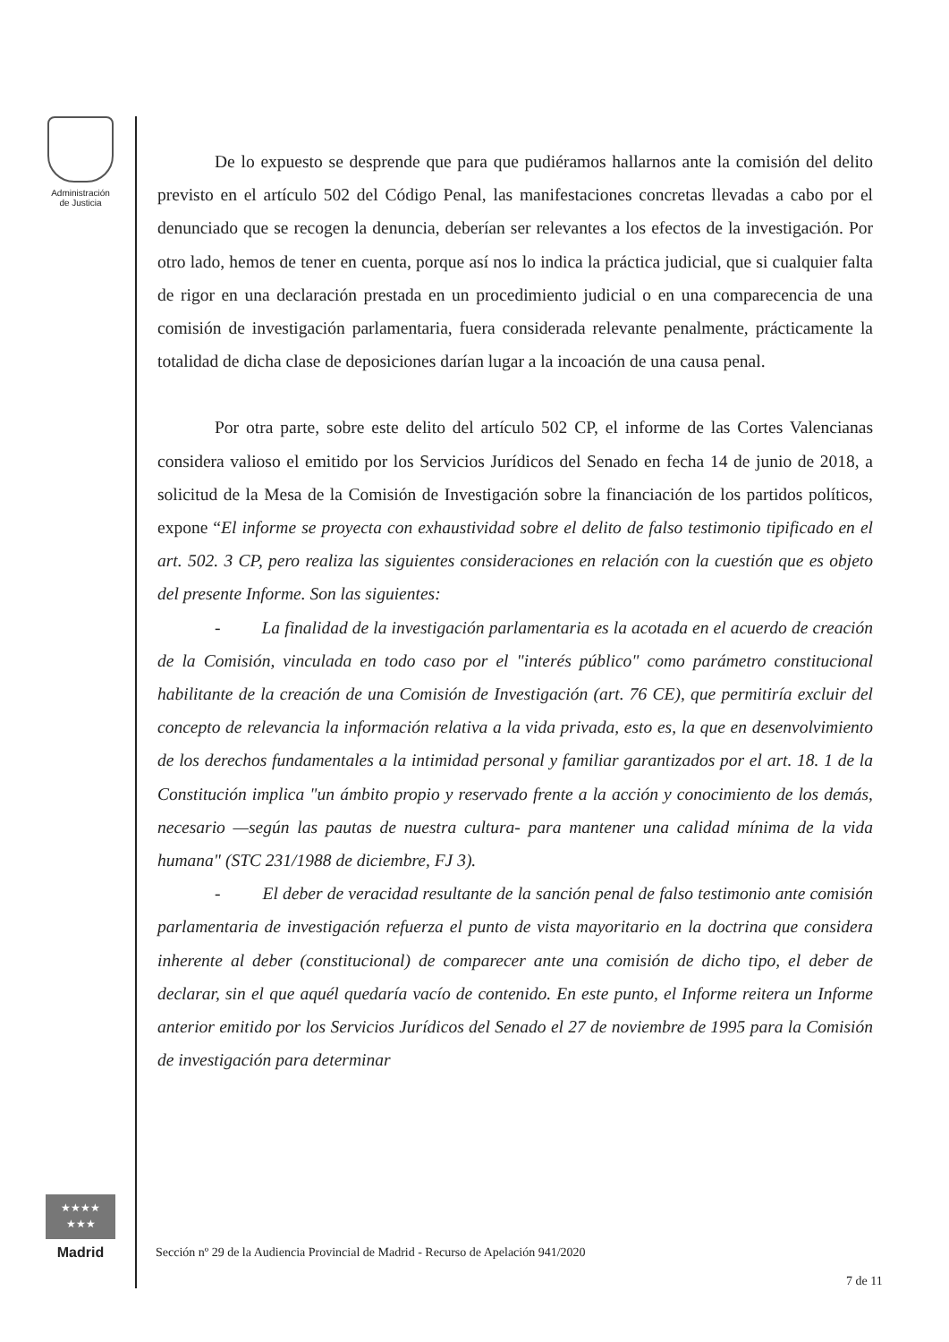Administración
de Justicia
★★★★
★★★
Madrid
De lo expuesto se desprende que para que pudiéramos hallarnos ante la comisión del delito previsto en el artículo 502 del Código Penal, las manifestaciones concretas llevadas a cabo por el denunciado que se recogen la denuncia, deberían ser relevantes a los efectos de la investigación. Por otro lado, hemos de tener en cuenta, porque así nos lo indica la práctica judicial, que si cualquier falta de rigor en una declaración prestada en un procedimiento judicial o en una comparecencia de una comisión de investigación parlamentaria, fuera considerada relevante penalmente, prácticamente la totalidad de dicha clase de deposiciones darían lugar a la incoación de una causa penal.
Por otra parte, sobre este delito del artículo 502 CP, el informe de las Cortes Valencianas considera valioso el emitido por los Servicios Jurídicos del Senado en fecha 14 de junio de 2018, a solicitud de la Mesa de la Comisión de Investigación sobre la financiación de los partidos políticos, expone “El informe se proyecta con exhaustividad sobre el delito de falso testimonio tipificado en el art. 502. 3 CP, pero realiza las siguientes consideraciones en relación con la cuestión que es objeto del presente Informe. Son las siguientes:
- La finalidad de la investigación parlamentaria es la acotada en el acuerdo de creación de la Comisión, vinculada en todo caso por el "interés público" como parámetro constitucional habilitante de la creación de una Comisión de Investigación (art. 76 CE), que permitiría excluir del concepto de relevancia la información relativa a la vida privada, esto es, la que en desenvolvimiento de los derechos fundamentales a la intimidad personal y familiar garantizados por el art. 18. 1 de la Constitución implica "un ámbito propio y reservado frente a la acción y conocimiento de los demás, necesario —según las pautas de nuestra cultura- para mantener una calidad mínima de la vida humana" (STC 231/1988 de diciembre, FJ 3).
- El deber de veracidad resultante de la sanción penal de falso testimonio ante comisión parlamentaria de investigación refuerza el punto de vista mayoritario en la doctrina que considera inherente al deber (constitucional) de comparecer ante una comisión de dicho tipo, el deber de declarar, sin el que aquél quedaría vacío de contenido. En este punto, el Informe reitera un Informe anterior emitido por los Servicios Jurídicos del Senado el 27 de noviembre de 1995 para la Comisión de investigación para determinar
Sección nº 29 de la Audiencia Provincial de Madrid - Recurso de Apelación 941/2020
7 de 11